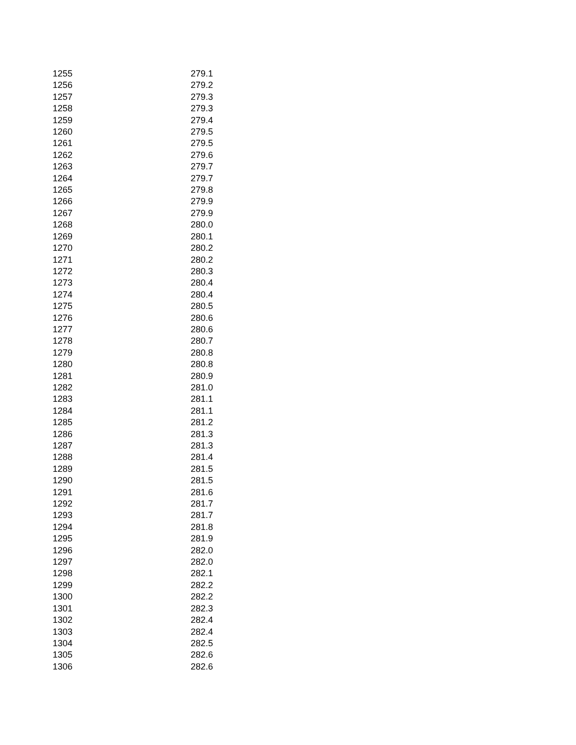| 1255 | 279.1 |
| 1256 | 279.2 |
| 1257 | 279.3 |
| 1258 | 279.3 |
| 1259 | 279.4 |
| 1260 | 279.5 |
| 1261 | 279.5 |
| 1262 | 279.6 |
| 1263 | 279.7 |
| 1264 | 279.7 |
| 1265 | 279.8 |
| 1266 | 279.9 |
| 1267 | 279.9 |
| 1268 | 280.0 |
| 1269 | 280.1 |
| 1270 | 280.2 |
| 1271 | 280.2 |
| 1272 | 280.3 |
| 1273 | 280.4 |
| 1274 | 280.4 |
| 1275 | 280.5 |
| 1276 | 280.6 |
| 1277 | 280.6 |
| 1278 | 280.7 |
| 1279 | 280.8 |
| 1280 | 280.8 |
| 1281 | 280.9 |
| 1282 | 281.0 |
| 1283 | 281.1 |
| 1284 | 281.1 |
| 1285 | 281.2 |
| 1286 | 281.3 |
| 1287 | 281.3 |
| 1288 | 281.4 |
| 1289 | 281.5 |
| 1290 | 281.5 |
| 1291 | 281.6 |
| 1292 | 281.7 |
| 1293 | 281.7 |
| 1294 | 281.8 |
| 1295 | 281.9 |
| 1296 | 282.0 |
| 1297 | 282.0 |
| 1298 | 282.1 |
| 1299 | 282.2 |
| 1300 | 282.2 |
| 1301 | 282.3 |
| 1302 | 282.4 |
| 1303 | 282.4 |
| 1304 | 282.5 |
| 1305 | 282.6 |
| 1306 | 282.6 |